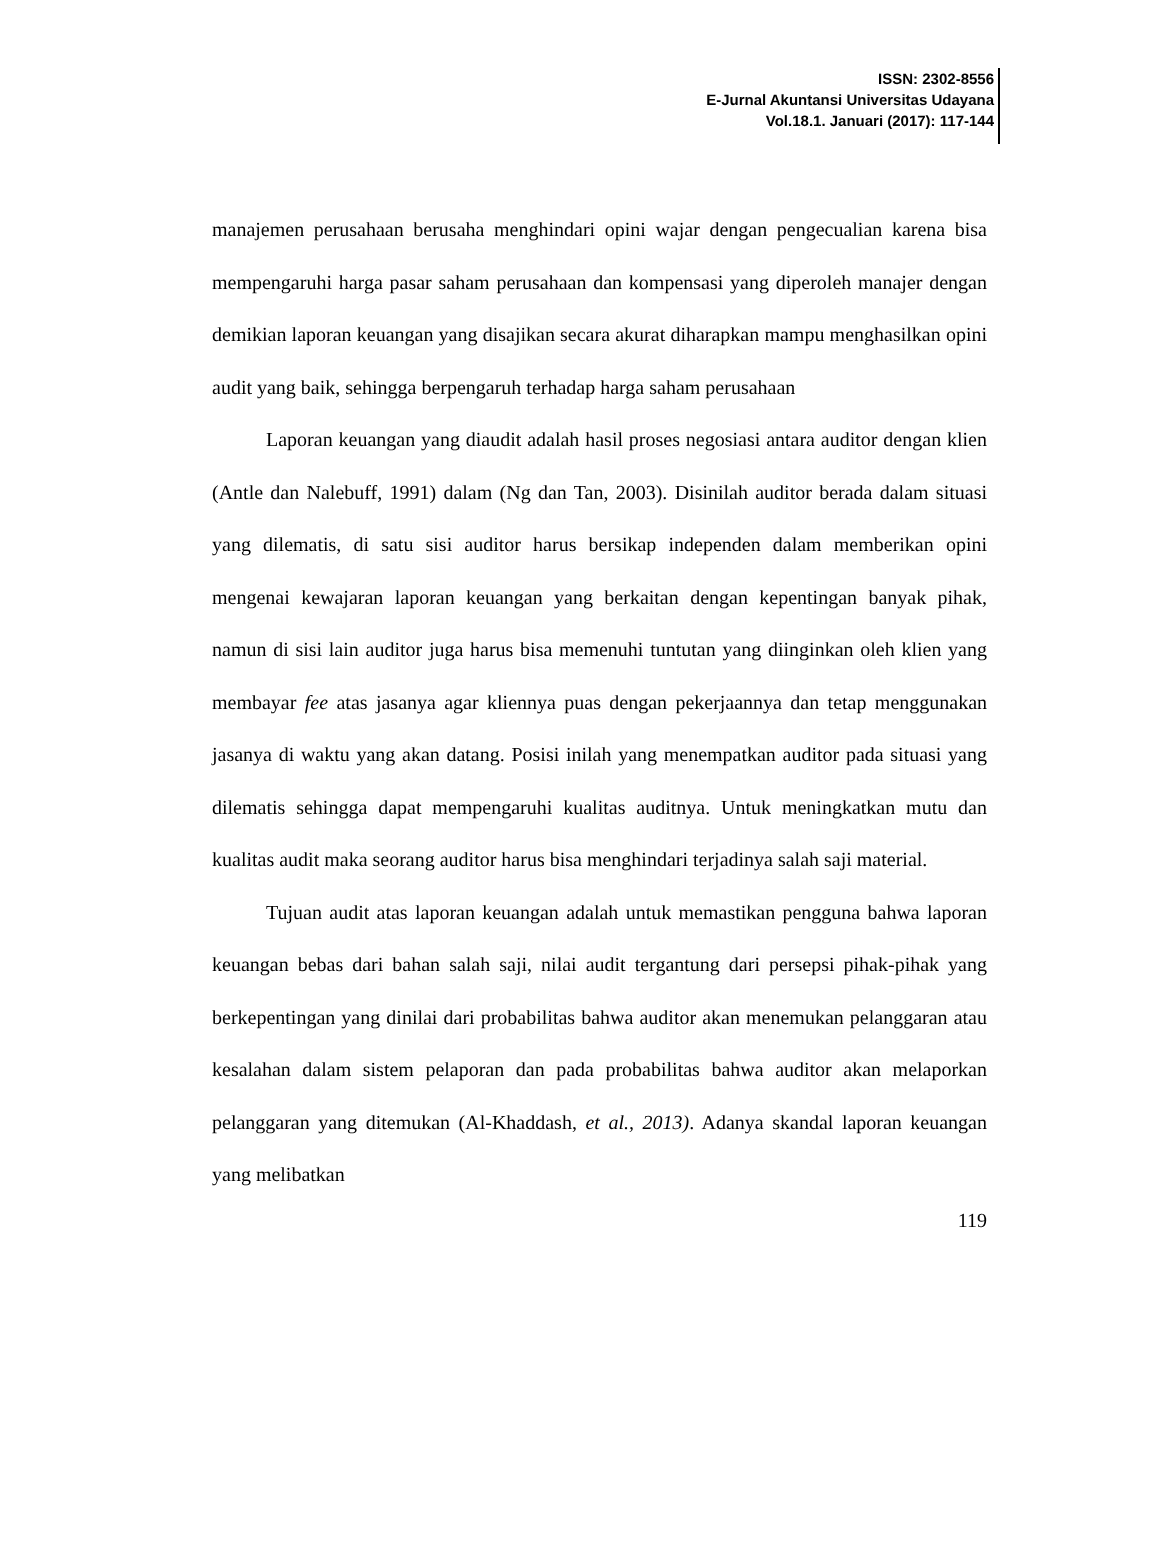ISSN: 2302-8556
E-Jurnal Akuntansi Universitas Udayana
Vol.18.1. Januari (2017): 117-144
manajemen perusahaan berusaha menghindari opini wajar dengan pengecualian karena bisa mempengaruhi harga pasar saham perusahaan dan kompensasi yang diperoleh manajer dengan demikian laporan keuangan yang disajikan secara akurat diharapkan mampu menghasilkan opini audit yang baik, sehingga berpengaruh terhadap harga saham perusahaan
Laporan keuangan yang diaudit adalah hasil proses negosiasi antara auditor dengan klien (Antle dan Nalebuff, 1991) dalam (Ng dan Tan, 2003). Disinilah auditor berada dalam situasi yang dilematis, di satu sisi auditor harus bersikap independen dalam memberikan opini mengenai kewajaran laporan keuangan yang berkaitan dengan kepentingan banyak pihak, namun di sisi lain auditor juga harus bisa memenuhi tuntutan yang diinginkan oleh klien yang membayar fee atas jasanya agar kliennya puas dengan pekerjaannya dan tetap menggunakan jasanya di waktu yang akan datang. Posisi inilah yang menempatkan auditor pada situasi yang dilematis sehingga dapat mempengaruhi kualitas auditnya. Untuk meningkatkan mutu dan kualitas audit maka seorang auditor harus bisa menghindari terjadinya salah saji material.
Tujuan audit atas laporan keuangan adalah untuk memastikan pengguna bahwa laporan keuangan bebas dari bahan salah saji, nilai audit tergantung dari persepsi pihak-pihak yang berkepentingan yang dinilai dari probabilitas bahwa auditor akan menemukan pelanggaran atau kesalahan dalam sistem pelaporan dan pada probabilitas bahwa auditor akan melaporkan pelanggaran yang ditemukan (Al-Khaddash, et al., 2013). Adanya skandal laporan keuangan yang melibatkan
119